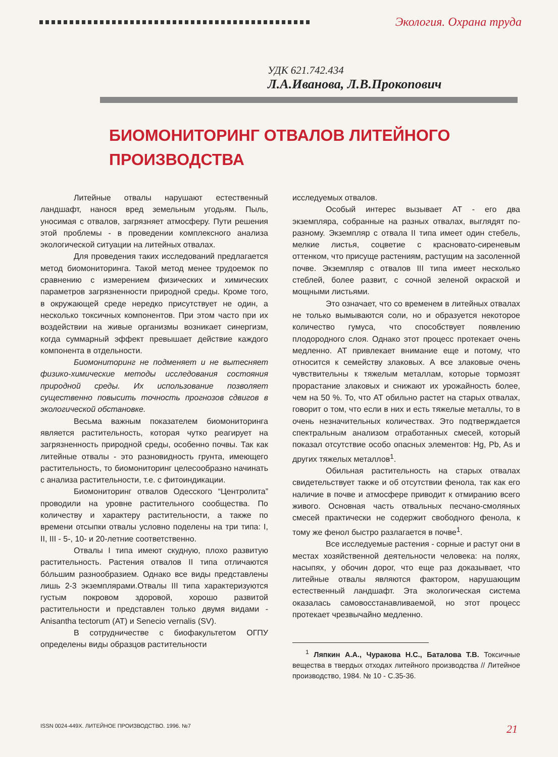Экология. Охрана труда
УДК 621.742.434
Л.А.Иванова, Л.В.Прокопович
БИОМОНИТОРИНГ ОТВАЛОВ ЛИТЕЙНОГО
ПРОИЗВОДСТВА
Литейные отвалы нарушают естественный ландшафт, нанося вред земельным угодьям. Пыль, уносимая с отвалов, загрязняет атмосферу. Пути решения этой проблемы - в проведении комплексного анализа экологической ситуации на литейных отвалах.
Для проведения таких исследований предлагается метод биомониторинга. Такой метод менее трудоемок по сравнению с измерением физических и химических параметров загрязненности природной среды. Кроме того, в окружающей среде нередко присутствует не один, а несколько токсичных компонентов. При этом часто при их воздействии на живые организмы возникает синергизм, когда суммарный эффект превышает действие каждого компонента в отдельности.
Биомониторинг не подменяет и не вытесняет физико-химические методы исследования состояния природной среды. Их использование позволяет существенно повысить точность прогнозов сдвигов в экологической обстановке.
Весьма важным показателем биомониторинга является растительность, которая чутко реагирует на загрязненность природной среды, особенно почвы. Так как литейные отвалы - это разновидность грунта, имеющего растительность, то биомониторинг целесообразно начинать с анализа растительности, т.е. с фитоиндикации.
Биомониторинг отвалов Одесского “Центролита” проводили на уровне растительного сообщества. По количеству и характеру растительности, а также по времени отсыпки отвалы условно поделены на три типа: I, II, III - 5-, 10- и 20-летние соответственно.
Отвалы I типа имеют скудную, плохо развитую растительность. Растения отвалов II типа отличаются бо́льшим разнообразием. Однако все виды представлены лишь 2-3 экземплярами.Отвалы III типа характеризуются густым покровом здоровой, хорошо развитой растительности и представлен только двумя видами - Anisantha tectorum (AT) и Senecio vernalis (SV).
В сотрудничестве с биофакультетом ОГПУ определены виды образцов растительности
исследуемых отвалов.
Особый интерес вызывает AT - его два экземпляра, собранные на разных отвалах, выглядят по-разному. Экземпляр с отвала II типа имеет один стебель, мелкие листья, соцветие с красновато-сиреневым оттенком, что присуще растениям, растущим на засоленной почве. Экземпляр с отвалов III типа имеет несколько стеблей, более развит, с сочной зеленой окраской и мощными листьями.
Это означает, что со временем в литейных отвалах не только вымываются соли, но и образуется некоторое количество гумуса, что способствует появлению плодородного слоя. Однако этот процесс протекает очень медленно. AT привлекает внимание еще и потому, что относится к семейству злаковых. А все злаковые очень чувствительны к тяжелым металлам, которые тормозят прорастание злаковых и снижают их урожайность более, чем на 50 %. То, что AT обильно растет на старых отвалах, говорит о том, что если в них и есть тяжелые металлы, то в очень незначительных количествах. Это подтверждается спектральным анализом отработанных смесей, который показал отсутствие особо опасных элементов: Hg, Pb, As и других тяжелых металлов<sup>1</sup>.
Обильная растительность на старых отвалах свидетельствует также и об отсутствии фенола, так как его наличие в почве и атмосфере приводит к отмиранию всего живого. Основная часть отвальных песчано-смоляных смесей практически не содержит свободного фенола, к тому же фенол быстро разлагается в почве<sup>1</sup>.
Все исследуемые растения - сорные и растут они в местах хозяйственной деятельности человека: на полях, насыпях, у обочин дорог, что еще раз доказывает, что литейные отвалы являются фактором, нарушающим естественный ландшафт. Эта экологическая система оказалась самовосстанавливаемой, но этот процесс протекает чрезвычайно медленно.
<sup>1</sup> Ляпкин А.А., Чуракова Н.С., Баталова Т.В. Токсичные вещества в твердых отходах литейного производства // Литейное производство, 1984. № 10 - С.35-36.
ISSN 0024-449X. ЛИТЕЙНОЕ ПРОИЗВОДСТВО. 1996. №7 21